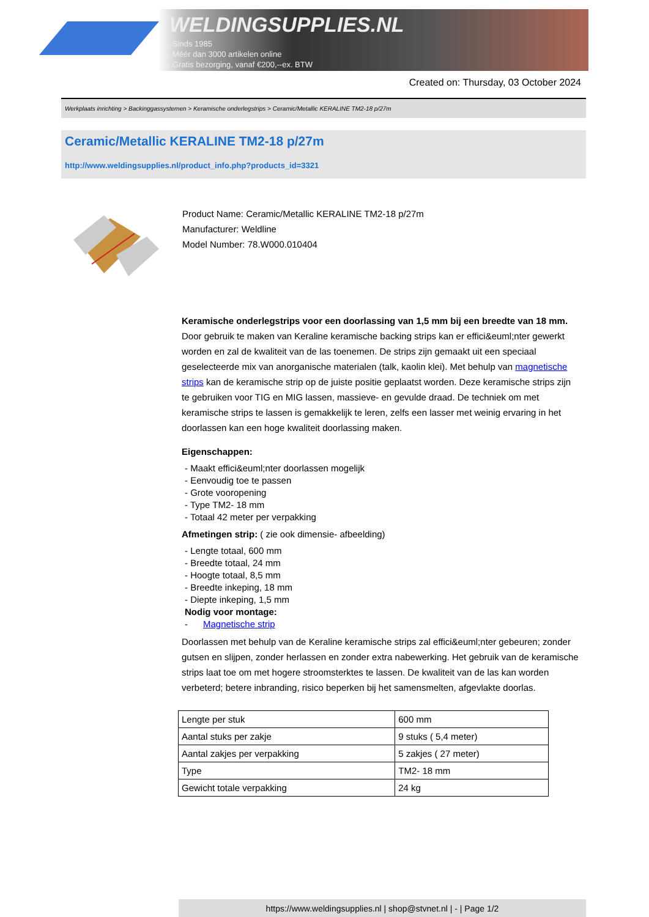WELDINGSUPPLIES.NL
- Sinds 1985
- Méér dan 3000 artikelen online
- Gratis bezorging, vanaf €200,--ex. BTW
Created on: Thursday, 03 October 2024
Werkplaats inrichting > Backinggassystemen > Keramische onderlegstrips > Ceramic/Metallic KERALINE TM2-18 p/27m
Ceramic/Metallic KERALINE TM2-18 p/27m
http://www.weldingsupplies.nl/product_info.php?products_id=3321
Product Name: Ceramic/Metallic KERALINE TM2-18 p/27m
Manufacturer: Weldline
Model Number: 78.W000.010404
Keramische onderlegstrips voor een doorlassing van 1,5 mm bij een breedte van 18 mm. Door gebruik te maken van Keraline keramische backing strips kan er effici&euml;nter gewerkt worden en zal de kwaliteit van de las toenemen. De strips zijn gemaakt uit een speciaal geselecteerde mix van anorganische materialen (talk, kaolin klei). Met behulp van magnetische strips kan de keramische strip op de juiste positie geplaatst worden. Deze keramische strips zijn te gebruiken voor TIG en MIG lassen, massieve- en gevulde draad. De techniek om met keramische strips te lassen is gemakkelijk te leren, zelfs een lasser met weinig ervaring in het doorlassen kan een hoge kwaliteit doorlassing maken.
Eigenschappen:
- Maakt effici&euml;nter doorlassen mogelijk
- Eenvoudig toe te passen
- Grote vooropening
- Type TM2- 18 mm
- Totaal 42 meter per verpakking
Afmetingen strip: ( zie ook dimensie- afbeelding)
- Lengte totaal, 600 mm
- Breedte totaal, 24 mm
- Hoogte totaal, 8,5 mm
- Breedte inkeping, 18 mm
- Diepte inkeping, 1,5 mm
Nodig voor montage:
- Magnetische strip
Doorlassen met behulp van de Keraline keramische strips zal effici&euml;nter gebeuren; zonder gutsen en slijpen, zonder herlassen en zonder extra nabewerking. Het gebruik van de keramische strips laat toe om met hogere stroomsterktes te lassen. De kwaliteit van de las kan worden verbeterd; betere inbranding, risico beperken bij het samensmelten, afgevlakte doorlas.
| Lengte per stuk | 600 mm |
| Aantal stuks per zakje | 9 stuks ( 5,4 meter) |
| Aantal zakjes per verpakking | 5 zakjes ( 27 meter) |
| Type | TM2- 18 mm |
| Gewicht totale verpakking | 24 kg |
https://www.weldingsupplies.nl | shop@stvnet.nl | - | Page 1/2